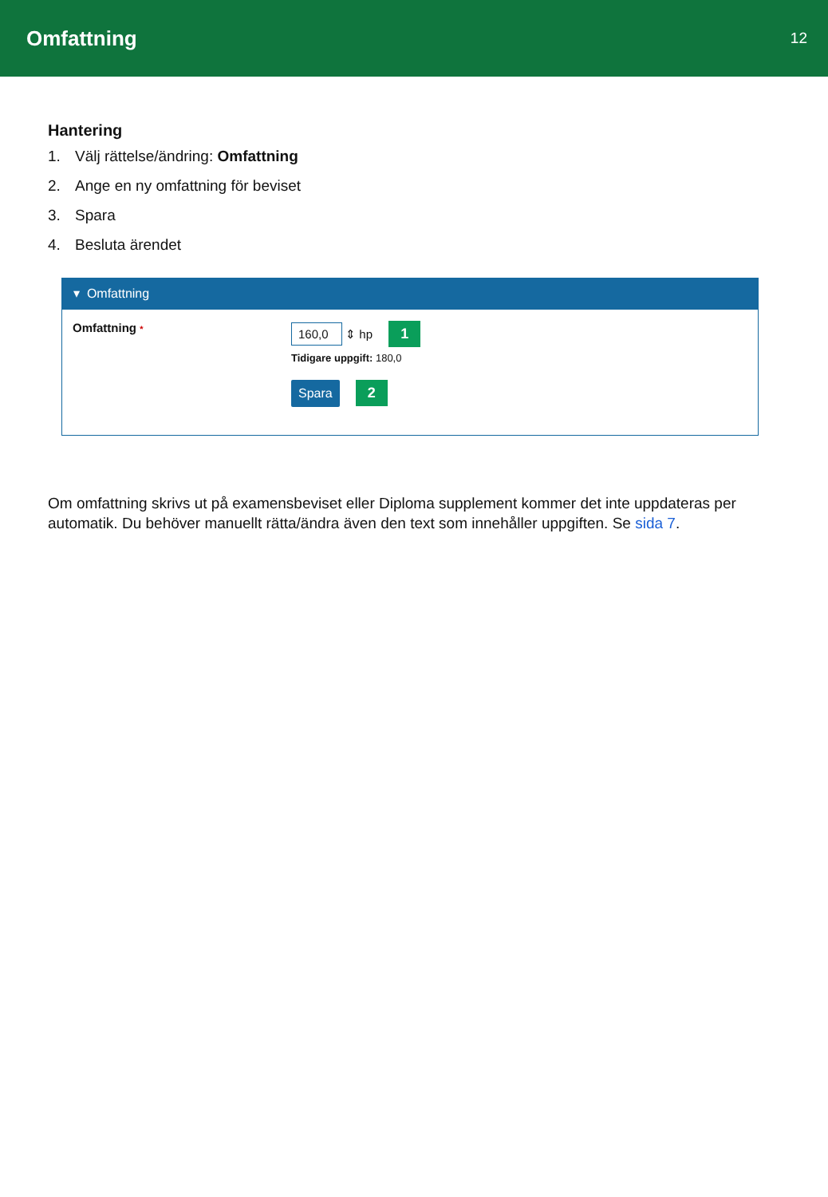Omfattning
12
Hantering
1. Välj rättelse/ändring: Omfattning
2. Ange en ny omfattning för beviset
3. Spara
4. Besluta ärendet
▾ Omfattning
Omfattning *
160,0 ⇕ hp 1
Tidigare uppgift: 180,0
Spara 2
Om omfattning skrivs ut på examensbeviset eller Diploma supplement kommer det inte uppdateras per automatik. Du behöver manuellt rätta/ändra även den text som innehåller uppgiften. Se sida 7.